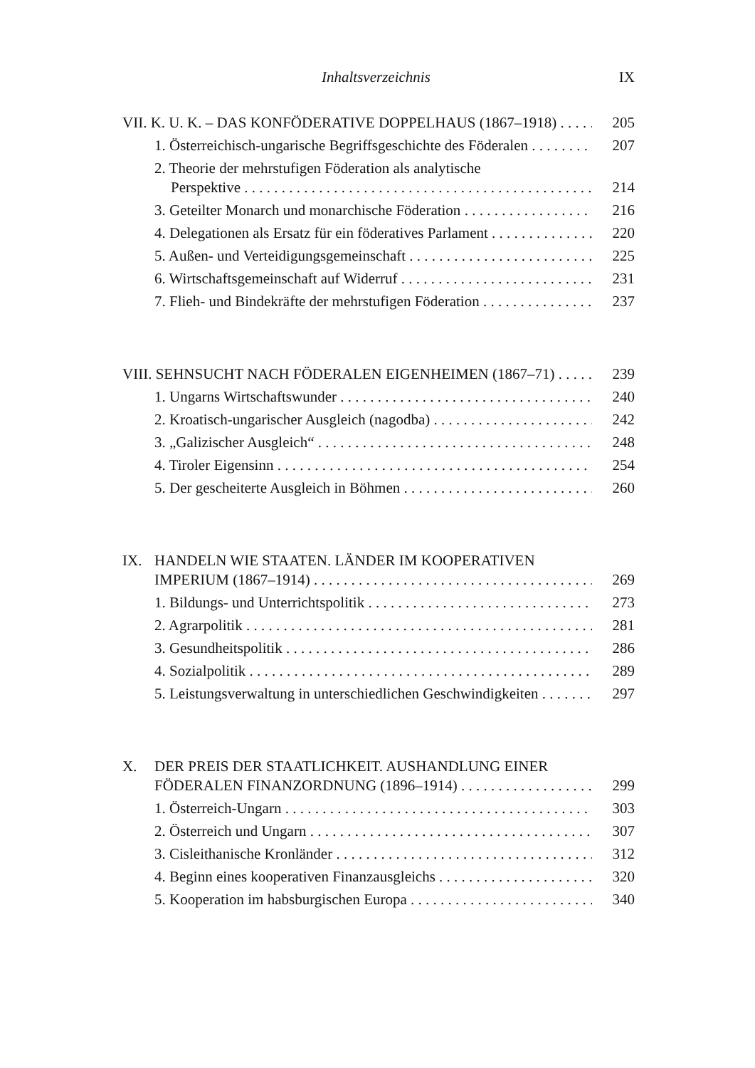Inhaltsverzeichnis IX
VII. K. U. K. – DAS KONFÖDERATIVE DOPPELHAUS (1867–1918) 205
1. Österreichisch-ungarische Begriffsgeschichte des Föderalen 207
2. Theorie der mehrstufigen Föderation als analytische
Perspektive 214
3. Geteilter Monarch und monarchische Föderation 216
4. Delegationen als Ersatz für ein föderatives Parlament 220
5. Außen- und Verteidigungsgemeinschaft 225
6. Wirtschaftsgemeinschaft auf Widerruf 231
7. Flieh- und Bindekräfte der mehrstufigen Föderation 237
VIII. SEHNSUCHT NACH FÖDERALEN EIGENHEIMEN (1867–71) 239
1. Ungarns Wirtschaftswunder 240
2. Kroatisch-ungarischer Ausgleich (nagodba) 242
3. „Galizischer Ausgleich“248
4. Tiroler Eigensinn 254
5. Der gescheiterte Ausgleich in Böhmen 260
IX. HANDELN WIE STAATEN. LÄNDER IM KOOPERATIVEN
IMPERIUM (1867–1914) 269
1. Bildungs- und Unterrichtspolitik 273
2. Agrarpolitik 281
3. Gesundheitspolitik 286
4. Sozialpolitik 289
5. Leistungsverwaltung in unterschiedlichen Geschwindigkeiten 297
X. DER PREIS DER STAATLICHKEIT. AUSHANDLUNG EINER
FÖDERALEN FINANZORDNUNG (1896–1914) 299
1. Österreich-Ungarn 303
2. Österreich und Ungarn 307
3. Cisleithanische Kronländer 312
4. Beginn eines kooperativen Finanzausgleichs 320
5. Kooperation im habsburgischen Europa 340